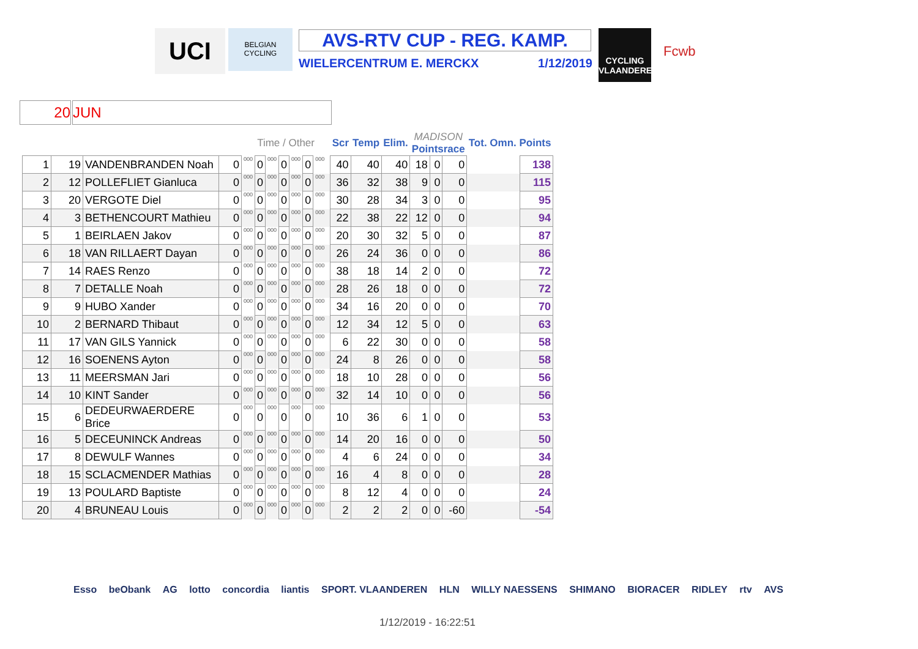UCI
BELGIAN CYCLING
AVS-RTV CUP - REG. KAMP.
WIELERCENTRUM E. MERCKX 1/12/2019
CYCLING VLAANDEREN
Fcwb
20 JUN
| | | | | Time / Other | | | | | | | | Scr | Temp | Elim. | MADISON Pointsrace | | | Tot. Omn. Points | |
| --- | --- | --- | --- | --- | --- | --- | --- | --- | --- | --- | --- | --- | --- | --- | --- | --- | --- | --- | --- |
| 1 | 19 | VANDENBRANDEN Noah | 0 | 000 | 0 | 000 | 0 | 000 | 0 | 000 | | 40 | 40 | 40 | 18 | 0 | 0 | | 138 |
| 2 | 12 | POLLEFLIET Gianluca | 0 | 000 | 0 | 000 | 0 | 000 | 0 | 000 | | 36 | 32 | 38 | 9 | 0 | 0 | | 115 |
| 3 | 20 | VERGOTE Diel | 0 | 000 | 0 | 000 | 0 | 000 | 0 | 000 | | 30 | 28 | 34 | 3 | 0 | 0 | | 95 |
| 4 | 3 | BETHENCOURT Mathieu | 0 | 000 | 0 | 000 | 0 | 000 | 0 | 000 | | 22 | 38 | 22 | 12 | 0 | 0 | | 94 |
| 5 | 1 | BEIRLAEN Jakov | 0 | 000 | 0 | 000 | 0 | 000 | 0 | 000 | | 20 | 30 | 32 | 5 | 0 | 0 | | 87 |
| 6 | 18 | VAN RILLAERT Dayan | 0 | 000 | 0 | 000 | 0 | 000 | 0 | 000 | | 26 | 24 | 36 | 0 | 0 | 0 | | 86 |
| 7 | 14 | RAES Renzo | 0 | 000 | 0 | 000 | 0 | 000 | 0 | 000 | | 38 | 18 | 14 | 2 | 0 | 0 | | 72 |
| 8 | 7 | DETALLE Noah | 0 | 000 | 0 | 000 | 0 | 000 | 0 | 000 | | 28 | 26 | 18 | 0 | 0 | 0 | | 72 |
| 9 | 9 | HUBO Xander | 0 | 000 | 0 | 000 | 0 | 000 | 0 | 000 | | 34 | 16 | 20 | 0 | 0 | 0 | | 70 |
| 10 | 2 | BERNARD Thibaut | 0 | 000 | 0 | 000 | 0 | 000 | 0 | 000 | | 12 | 34 | 12 | 5 | 0 | 0 | | 63 |
| 11 | 17 | VAN GILS Yannick | 0 | 000 | 0 | 000 | 0 | 000 | 0 | 000 | | 6 | 22 | 30 | 0 | 0 | 0 | | 58 |
| 12 | 16 | SOENENS Ayton | 0 | 000 | 0 | 000 | 0 | 000 | 0 | 000 | | 24 | 8 | 26 | 0 | 0 | 0 | | 58 |
| 13 | 11 | MEERSMAN Jari | 0 | 000 | 0 | 000 | 0 | 000 | 0 | 000 | | 18 | 10 | 28 | 0 | 0 | 0 | | 56 |
| 14 | 10 | KINT Sander | 0 | 000 | 0 | 000 | 0 | 000 | 0 | 000 | | 32 | 14 | 10 | 0 | 0 | 0 | | 56 |
| 15 | 6 | DEDEURWAERDERE Brice | 0 | 000 | 0 | 000 | 0 | 000 | 0 | 000 | | 10 | 36 | 6 | 1 | 0 | 0 | | 53 |
| 16 | 5 | DECEUNINCK Andreas | 0 | 000 | 0 | 000 | 0 | 000 | 0 | 000 | | 14 | 20 | 16 | 0 | 0 | 0 | | 50 |
| 17 | 8 | DEWULF Wannes | 0 | 000 | 0 | 000 | 0 | 000 | 0 | 000 | | 4 | 6 | 24 | 0 | 0 | 0 | | 34 |
| 18 | 15 | SCLACMENDER Mathias | 0 | 000 | 0 | 000 | 0 | 000 | 0 | 000 | | 16 | 4 | 8 | 0 | 0 | 0 | | 28 |
| 19 | 13 | POULARD Baptiste | 0 | 000 | 0 | 000 | 0 | 000 | 0 | 000 | | 8 | 12 | 4 | 0 | 0 | 0 | | 24 |
| 20 | 4 | BRUNEAU Louis | 0 | 000 | 0 | 000 | 0 | 000 | 0 | 000 | | 2 | 2 | 2 | 0 | 0 | -60 | | -54 |
Esso beObank AG lotto concordia liantis SPORT. VLAANDEREN HLN WILLY NAESSENS SHIMANO BIORACER RIDLEY rtv AVS
1/12/2019 - 16:22:51